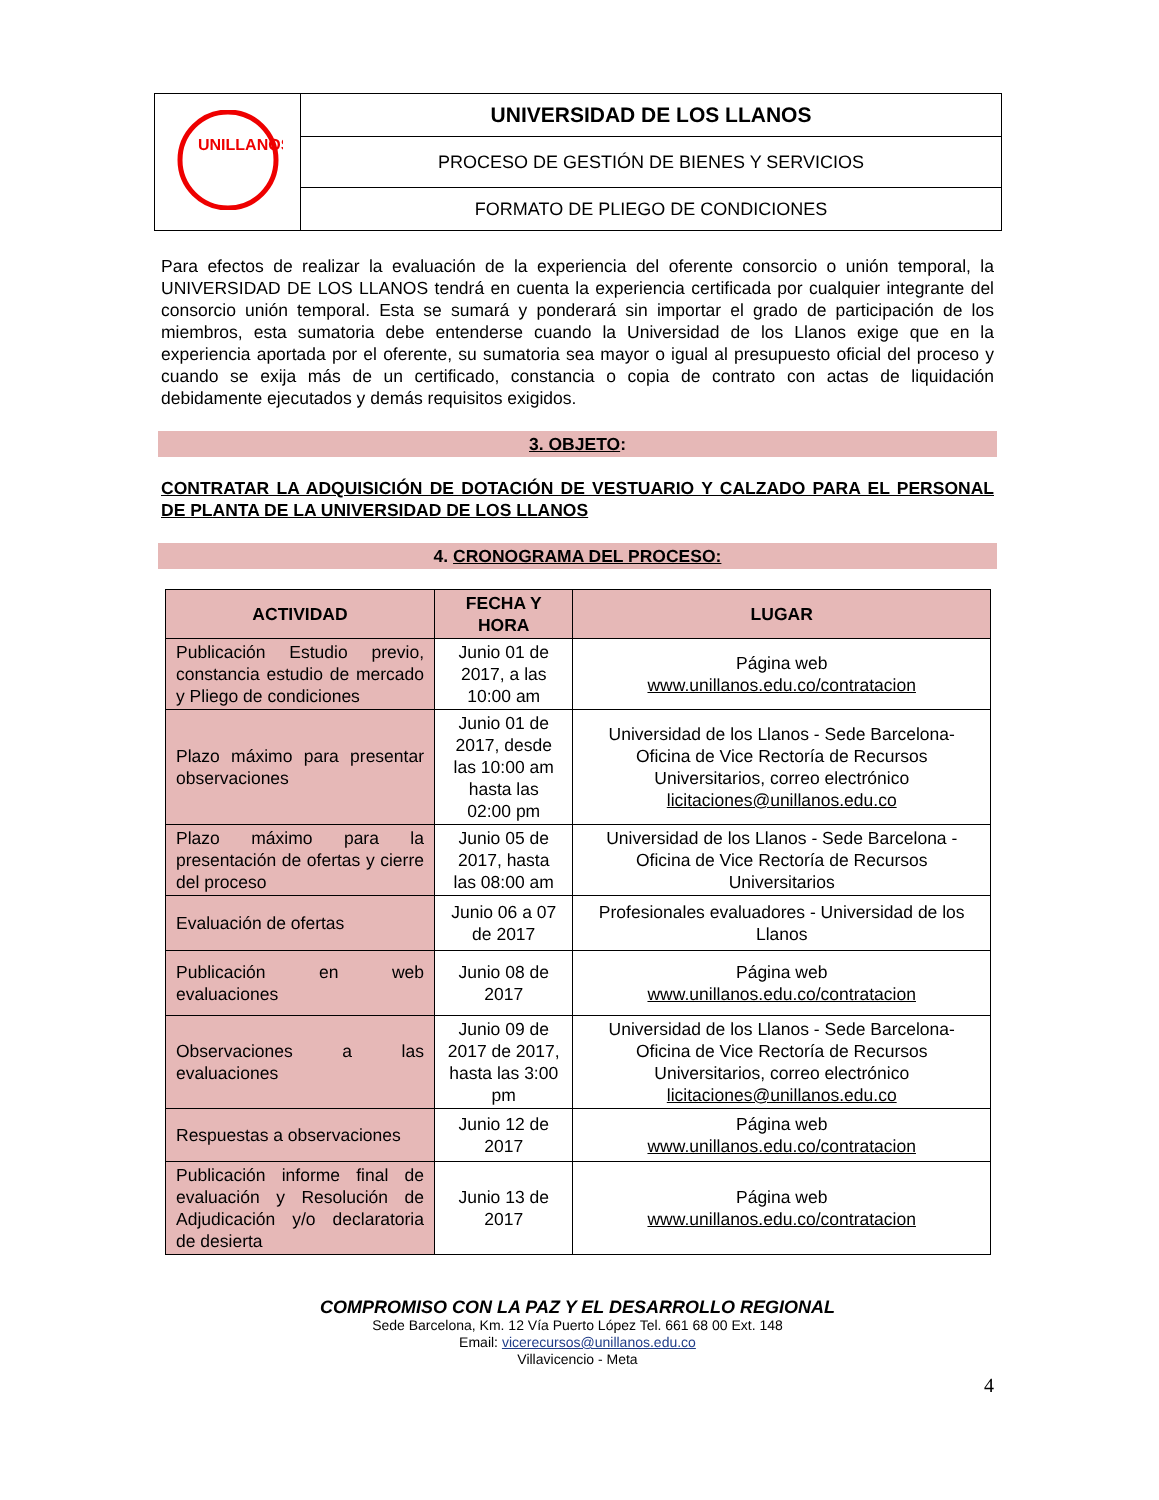| UNILLANOS | UNIVERSIDAD DE LOS LLANOS |
| | PROCESO DE GESTIÓN DE BIENES Y SERVICIOS |
| | FORMATO DE PLIEGO DE CONDICIONES |
Para efectos de realizar la evaluación de la experiencia del oferente consorcio o unión temporal, la UNIVERSIDAD DE LOS LLANOS tendrá en cuenta la experiencia certificada por cualquier integrante del consorcio unión temporal. Esta se sumará y ponderará sin importar el grado de participación de los miembros, esta sumatoria debe entenderse cuando la Universidad de los Llanos exige que en la experiencia aportada por el oferente, su sumatoria sea mayor o igual al presupuesto oficial del proceso y cuando se exija más de un certificado, constancia o copia de contrato con actas de liquidación debidamente ejecutados y demás requisitos exigidos.
3. OBJETO:
CONTRATAR LA ADQUISICIÓN DE DOTACIÓN DE VESTUARIO Y CALZADO PARA EL PERSONAL DE PLANTA DE LA UNIVERSIDAD DE LOS LLANOS
4. CRONOGRAMA DEL PROCESO:
| ACTIVIDAD | FECHA Y HORA | LUGAR |
| --- | --- | --- |
| Publicación Estudio previo, constancia estudio de mercado y Pliego de condiciones | Junio 01 de 2017, a las 10:00 am | Página web www.unillanos.edu.co/contratacion |
| Plazo máximo para presentar observaciones | Junio 01 de 2017, desde las 10:00 am hasta las 02:00 pm | Universidad de los Llanos - Sede Barcelona-Oficina de Vice Rectoría de Recursos Universitarios, correo electrónico licitaciones@unillanos.edu.co |
| Plazo máximo para la presentación de ofertas y cierre del proceso | Junio 05 de 2017, hasta las 08:00 am | Universidad de los Llanos - Sede Barcelona -Oficina de Vice Rectoría de Recursos Universitarios |
| Evaluación de ofertas | Junio 06 a 07 de 2017 | Profesionales evaluadores - Universidad de los Llanos |
| Publicación en web evaluaciones | Junio 08 de 2017 | Página web www.unillanos.edu.co/contratacion |
| Observaciones a las evaluaciones | Junio 09 de 2017 de 2017, hasta las 3:00 pm | Universidad de los Llanos - Sede Barcelona-Oficina de Vice Rectoría de Recursos Universitarios, correo electrónico licitaciones@unillanos.edu.co |
| Respuestas a observaciones | Junio 12 de 2017 | Página web www.unillanos.edu.co/contratacion |
| Publicación informe final de evaluación y Resolución de Adjudicación y/o declaratoria de desierta | Junio 13 de 2017 | Página web www.unillanos.edu.co/contratacion |
COMPROMISO CON LA PAZ Y EL DESARROLLO REGIONAL
Sede Barcelona, Km. 12 Vía Puerto López Tel. 661 68 00 Ext. 148
Email: vicerecursos@unillanos.edu.co
Villavicencio - Meta
4